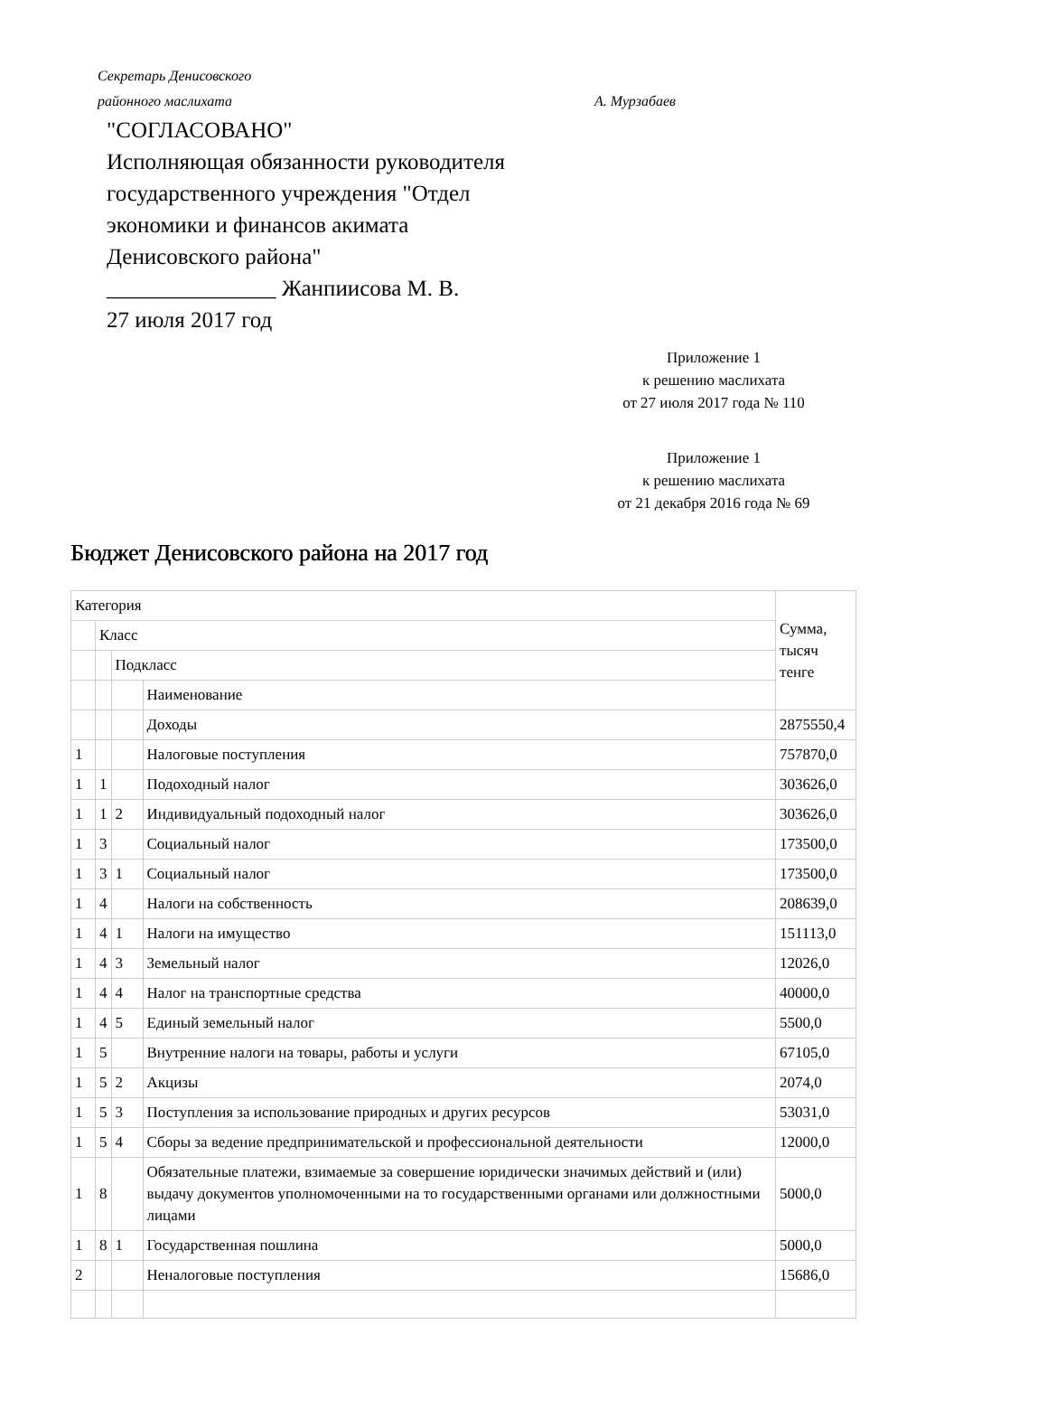Секретарь Денисовского
районного маслихата А. Мурзабаев
"СОГЛАСОВАНО"
Исполняющая обязанности руководителя
государственного учреждения "Отдел
экономики и финансов акимата
Денисовского района"
_______________ Жанпиисова М. В.
27 июля 2017 год
Приложение 1
к решению маслихата
от 27 июля 2017 года № 110
Приложение 1
к решению маслихата
от 21 декабря 2016 года № 69
Бюджет Денисовского района на 2017 год
| Категория | | | | Сумма, тысяч тенге |
| | Класс | | | |
| | | Подкласс | | |
| | | | Наименование | |
| | | | Доходы | 2875550,4 |
| 1 | | | Налоговые поступления | 757870,0 |
| 1 | 1 | | Подоходный налог | 303626,0 |
| 1 | 1 | 2 | Индивидуальный подоходный налог | 303626,0 |
| 1 | 3 | | Социальный налог | 173500,0 |
| 1 | 3 | 1 | Социальный налог | 173500,0 |
| 1 | 4 | | Налоги на собственность | 208639,0 |
| 1 | 4 | 1 | Налоги на имущество | 151113,0 |
| 1 | 4 | 3 | Земельный налог | 12026,0 |
| 1 | 4 | 4 | Налог на транспортные средства | 40000,0 |
| 1 | 4 | 5 | Единый земельный налог | 5500,0 |
| 1 | 5 | | Внутренние налоги на товары, работы и услуги | 67105,0 |
| 1 | 5 | 2 | Акцизы | 2074,0 |
| 1 | 5 | 3 | Поступления за использование природных и других ресурсов | 53031,0 |
| 1 | 5 | 4 | Сборы за ведение предпринимательской и профессиональной деятельности | 12000,0 |
| 1 | 8 | | Обязательные платежи, взимаемые за совершение юридически значимых действий и (или) выдачу документов уполномоченными на то государственными органами или должностными лицами | 5000,0 |
| 1 | 8 | 1 | Государственная пошлина | 5000,0 |
| 2 | | | Неналоговые поступления | 15686,0 |